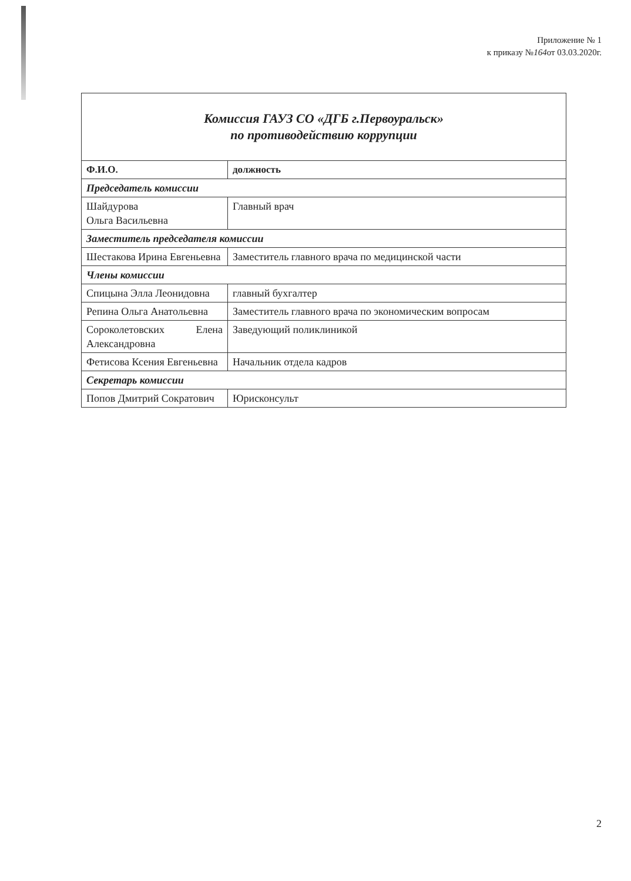Приложение № 1
к приказу №164от 03.03.2020г.
| Комиссия ГАУЗ СО «ДГБ г.Первоуральск» по противодействию коррупции | |
| Ф.И.О. | должность |
| Председатель комиссии | |
| Шайдурова Ольга Васильевна | Главный врач |
| Заместитель председателя комиссии | |
| Шестакова Ирина Евгеньевна | Заместитель главного врача по медицинской части |
| Члены комиссии | |
| Спицына Элла Леонидовна | главный бухгалтер |
| Репина Ольга Анатольевна | Заместитель главного врача по экономическим вопросам |
| Сороколетовских Елена Александровна | Заведующий поликлиникой |
| Фетисова Ксения Евгеньевна | Начальник отдела кадров |
| Секретарь комиссии | |
| Попов Дмитрий Сократович | Юрисконсульт |
2